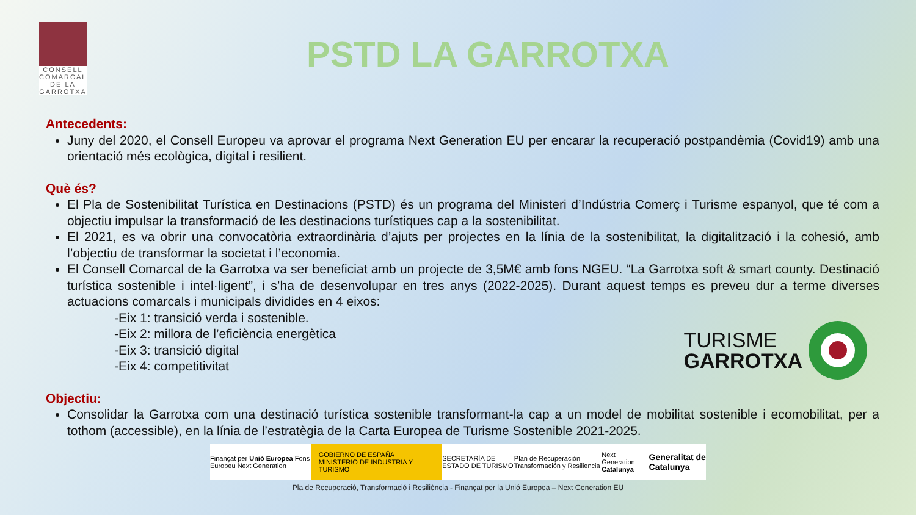CONSELL
COMARCAL
DE LA
GARROTXA
PSTD LA GARROTXA
Antecedents:
Juny del 2020, el Consell Europeu va aprovar el programa Next Generation EU per encarar la recuperació postpandèmia (Covid19) amb una orientació més ecològica, digital i resilient.
Què és?
El Pla de Sostenibilitat Turística en Destinacions (PSTD) és un programa del Ministeri d’Indústria Comerç i Turisme espanyol, que té com a objectiu impulsar la transformació de les destinacions turístiques cap a la sostenibilitat.
El 2021, es va obrir una convocatòria extraordinària d’ajuts per projectes en la línia de la sostenibilitat, la digitalització i la cohesió, amb l’objectiu de transformar la societat i l’economia.
El Consell Comarcal de la Garrotxa va ser beneficiat amb un projecte de 3,5M€ amb fons NGEU. “La Garrotxa soft & smart county. Destinació turística sostenible i intel·ligent”, i s’ha de desenvolupar en tres anys (2022-2025). Durant aquest temps es preveu dur a terme diverses actuacions comarcals i municipals dividides en 4 eixos:
-Eix 1: transició verda i sostenible.
-Eix 2: millora de l’eficiència energètica
-Eix 3: transició digital
-Eix 4: competitivitat
TURISME
GARROTXA
Objectiu:
Consolidar la Garrotxa com una destinació turística sostenible transformant-la cap a un model de mobilitat sostenible i ecomobilitat, per a tothom (accessible), en la línia de l’estratègia de la Carta Europea de Turisme Sostenible 2021-2025.
Finançat per Unió Europea Fons Europeu Next Generation GOBIERNO DE ESPAÑA MINISTERIO DE INDUSTRIA Y TURISMO SECRETARÍA DE ESTADO DE TURISMO Plan de Recuperación Transformación y Resiliencia Next Generation Catalunya Generalitat de Catalunya
Pla de Recuperació, Transformació i Resiliència - Finançat per la Unió Europea – Next Generation EU